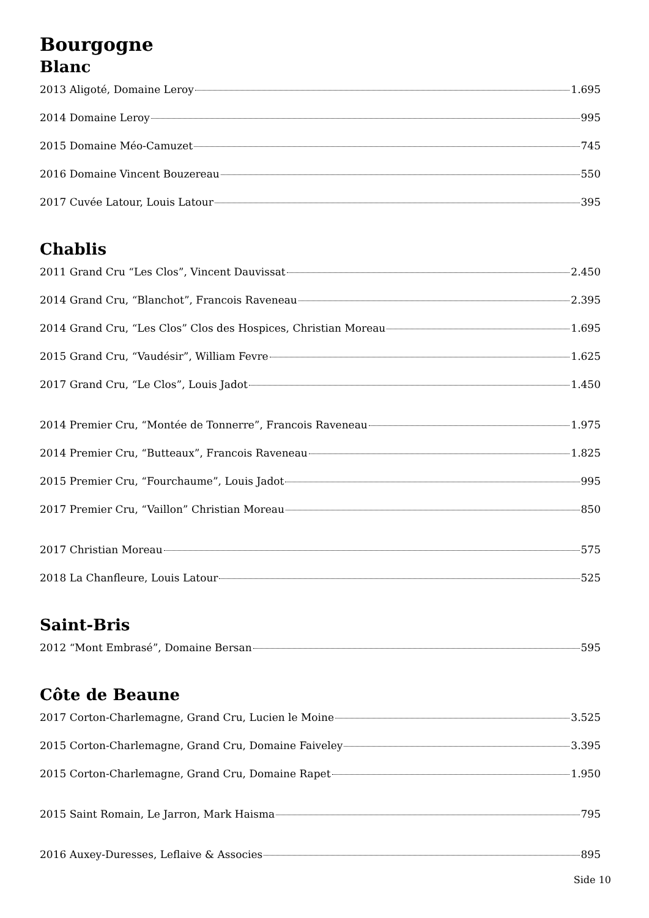Bourgogne
Blanc
2013 Aligoté, Domaine Leroy 1.695
2014 Domaine Leroy 995
2015 Domaine Méo-Camuzet 745
2016 Domaine Vincent Bouzereau 550
2017 Cuvée Latour, Louis Latour 395
Chablis
2011 Grand Cru “Les Clos”, Vincent Dauvissat 2.450
2014 Grand Cru, “Blanchot”, Francois Raveneau 2.395
2014 Grand Cru, “Les Clos” Clos des Hospices, Christian Moreau 1.695
2015 Grand Cru, “Vaudésir”, William Fevre 1.625
2017 Grand Cru, “Le Clos”, Louis Jadot 1.450
2014 Premier Cru, “Montée de Tonnerre”, Francois Raveneau 1.975
2014 Premier Cru, “Butteaux”, Francois Raveneau 1.825
2015 Premier Cru, “Fourchaume”, Louis Jadot 995
2017 Premier Cru, “Vaillon” Christian Moreau 850
2017 Christian Moreau 575
2018 La Chanfleure, Louis Latour 525
Saint-Bris
2012 “Mont Embrasé”, Domaine Bersan 595
Côte de Beaune
2017 Corton-Charlemagne, Grand Cru, Lucien le Moine 3.525
2015 Corton-Charlemagne, Grand Cru, Domaine Faiveley 3.395
2015 Corton-Charlemagne, Grand Cru, Domaine Rapet 1.950
2015 Saint Romain, Le Jarron, Mark Haisma 795
2016 Auxey-Duresses, Leflaive & Associes 895
Side 10